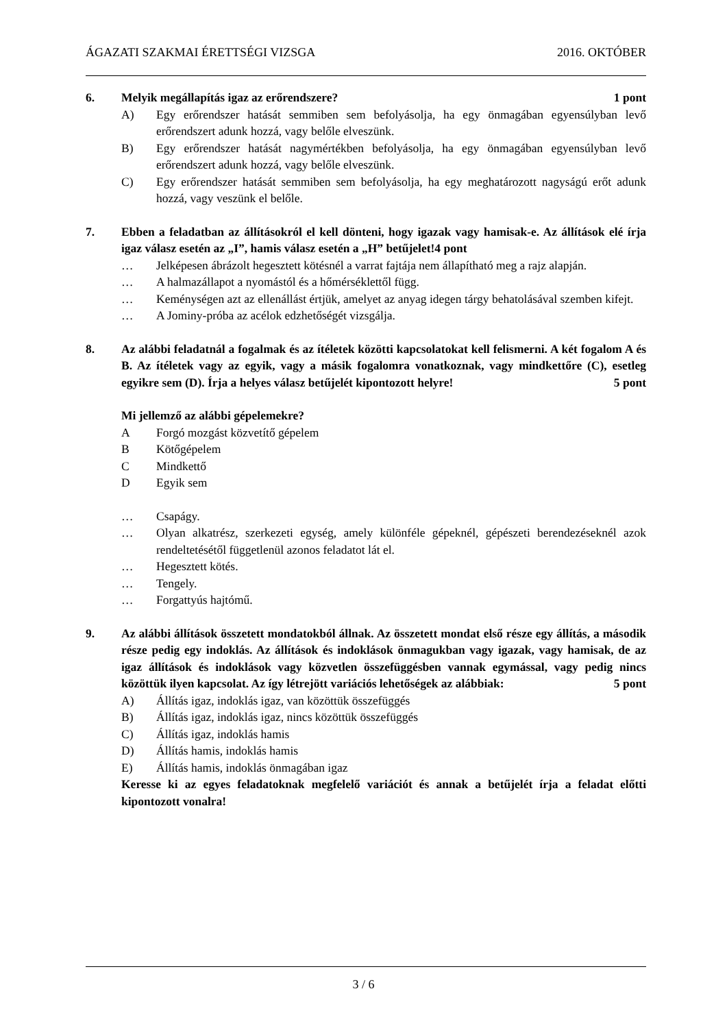ÁGAZATI SZAKMAI ÉRETTSÉGI VIZSGA 2016. OKTÓBER
6. Melyik megállapítás igaz az erőrendszere? 1 pont
A) Egy erőrendszer hatását semmiben sem befolyásolja, ha egy önmagában egyensúlyban levő erőrendszert adunk hozzá, vagy belőle elveszünk.
B) Egy erőrendszer hatását nagymértékben befolyásolja, ha egy önmagában egyensúlyban levő erőrendszert adunk hozzá, vagy belőle elveszünk.
C) Egy erőrendszer hatását semmiben sem befolyásolja, ha egy meghatározott nagyságú erőt adunk hozzá, vagy veszünk el belőle.
7. Ebben a feladatban az állításokról el kell dönteni, hogy igazak vagy hamisak-e. Az állítások elé írja igaz válasz esetén az „I”, hamis válasz esetén a „H” betűjelet!4 pont
… Jelképesen ábrázolt hegesztett kötésnél a varrat fajtája nem állapítható meg a rajz alapján.
… A halmazállapot a nyomástól és a hőmérséklettől függ.
… Keménységen azt az ellenállást értjük, amelyet az anyag idegen tárgy behatolásával szemben kifejt.
… A Jominy-próba az acélok edzhetőségét vizsgálja.
8. Az alábbi feladatnál a fogalmak és az ítéletek közötti kapcsolatokat kell felismerni. A két fogalom A és B. Az ítéletek vagy az egyik, vagy a másik fogalomra vonatkoznak, vagy mindkettőre (C), esetleg egyikre sem (D). Írja a helyes válasz betűjelét kipontozott helyre! 5 pont
Mi jellemző az alábbi gépelemekre?
A Forgó mozgást közvetítő gépelem
B Kötőgépelem
C Mindkettő
D Egyik sem
… Csapágy.
… Olyan alkatrész, szerkezeti egység, amely különféle gépeknél, gépészeti berendezéseknél azok rendeltetésétől függetlenül azonos feladatot lát el.
… Hegesztett kötés.
… Tengely.
… Forgattyús hajtómű.
9. Az alábbi állítások összetett mondatokból állnak. Az összetett mondat első része egy állítás, a második része pedig egy indoklás. Az állítások és indoklások önmagukban vagy igazak, vagy hamisak, de az igaz állítások és indoklások vagy közvetlen összefüggésben vannak egymással, vagy pedig nincs közöttük ilyen kapcsolat. Az így létrejött variációs lehetőségek az alábbiak: 5 pont
A) Állítás igaz, indoklás igaz, van közöttük összefüggés
B) Állítás igaz, indoklás igaz, nincs közöttük összefüggés
C) Állítás igaz, indoklás hamis
D) Állítás hamis, indoklás hamis
E) Állítás hamis, indoklás önmagában igaz
Keresse ki az egyes feladatoknak megfelelő variációt és annak a betűjelét írja a feladat előtti kipontozott vonalra!
3 / 6